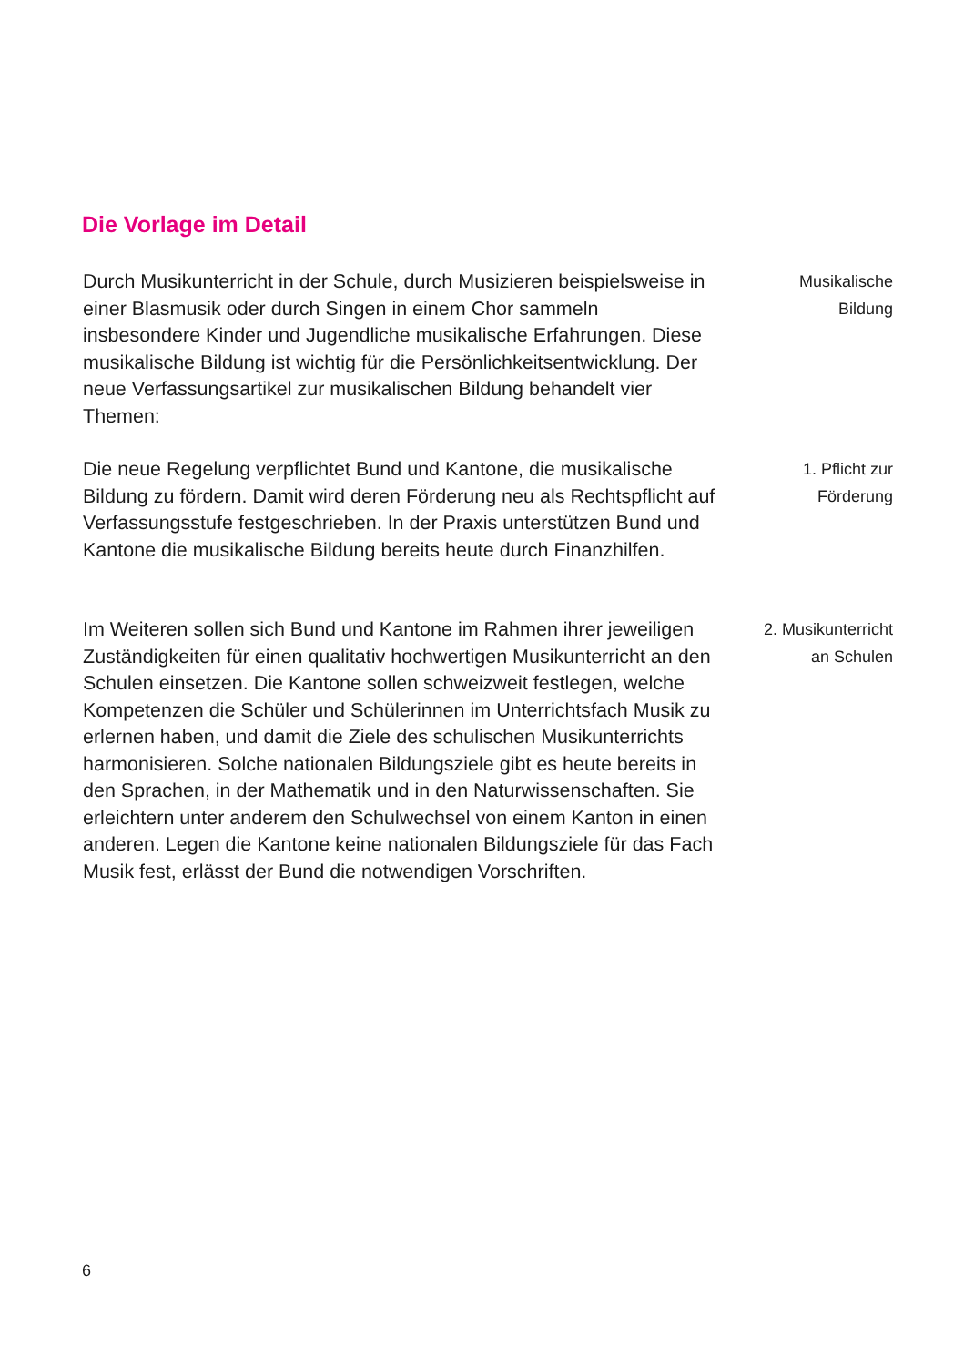Die Vorlage im Detail
Durch Musikunterricht in der Schule, durch Musizieren beispielsweise in einer Blasmusik oder durch Singen in einem Chor sammeln insbesondere Kinder und Jugendliche musikalische Erfahrungen. Diese musikalische Bildung ist wichtig für die Persönlichkeitsentwicklung. Der neue Verfassungsartikel zur musikalischen Bildung behandelt vier Themen:
Musikalische
Bildung
Die neue Regelung verpflichtet Bund und Kantone, die musikalische Bildung zu fördern. Damit wird deren Förderung neu als Rechtspflicht auf Verfassungsstufe festgeschrieben. In der Praxis unterstützen Bund und Kantone die musikalische Bildung bereits heute durch Finanzhilfen.
1. Pflicht zur
Förderung
Im Weiteren sollen sich Bund und Kantone im Rahmen ihrer jeweiligen Zuständigkeiten für einen qualitativ hochwertigen Musikunterricht an den Schulen einsetzen. Die Kantone sollen schweizweit festlegen, welche Kompetenzen die Schüler und Schülerinnen im Unterrichtsfach Musik zu erlernen haben, und damit die Ziele des schulischen Musikunterrichts harmonisieren. Solche nationalen Bildungsziele gibt es heute bereits in den Sprachen, in der Mathematik und in den Naturwissenschaften. Sie erleichtern unter anderem den Schulwechsel von einem Kanton in einen anderen. Legen die Kantone keine nationalen Bildungsziele für das Fach Musik fest, erlässt der Bund die notwendigen Vorschriften.
2. Musikunterricht
an Schulen
6